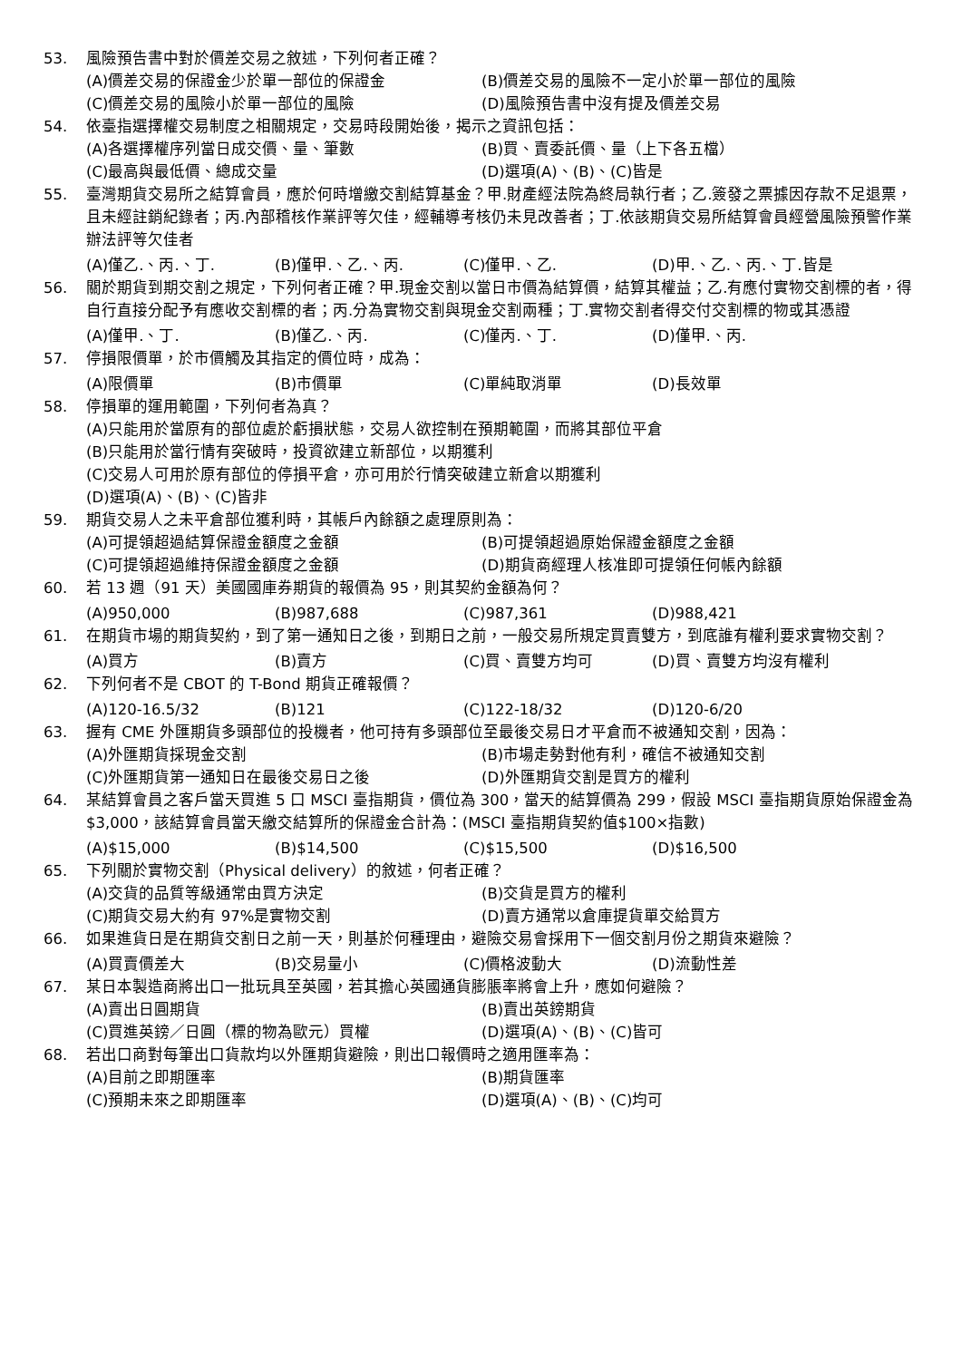53. 風險預告書中對於價差交易之敘述，下列何者正確？
(A)價差交易的保證金少於單一部位的保證金
(B)價差交易的風險不一定小於單一部位的風險
(C)價差交易的風險小於單一部位的風險
(D)風險預告書中沒有提及價差交易
54. 依臺指選擇權交易制度之相關規定，交易時段開始後，揭示之資訊包括：
(A)各選擇權序列當日成交價、量、筆數
(B)買、賣委託價、量（上下各五檔）
(C)最高與最低價、總成交量
(D)選項(A)、(B)、(C)皆是
55. 臺灣期貨交易所之結算會員，應於何時增繳交割結算基金？甲.財產經法院為終局執行者；乙.簽發之票據因存款不足退票，且未經註銷紀錄者；丙.內部稽核作業評等欠佳，經輔導考核仍未見改善者；丁.依該期貨交易所結算會員經營風險預警作業辦法評等欠佳者
(A)僅乙.、丙.、丁.
(B)僅甲.、乙.、丙.
(C)僅甲.、乙.
(D)甲.、乙.、丙.、丁.皆是
56. 關於期貨到期交割之規定，下列何者正確？甲.現金交割以當日市價為結算價，結算其權益；乙.有應付實物交割標的者，得自行直接分配予有應收交割標的者；丙.分為實物交割與現金交割兩種；丁.實物交割者得交付交割標的物或其憑證
(A)僅甲.、丁.
(B)僅乙.、丙.
(C)僅丙.、丁.
(D)僅甲.、丙.
57. 停損限價單，於市價觸及其指定的價位時，成為：
(A)限價單
(B)市價單
(C)單純取消單
(D)長效單
58. 停損單的運用範圍，下列何者為真？
(A)只能用於當原有的部位處於虧損狀態，交易人欲控制在預期範圍，而將其部位平倉
(B)只能用於當行情有突破時，投資欲建立新部位，以期獲利
(C)交易人可用於原有部位的停損平倉，亦可用於行情突破建立新倉以期獲利
(D)選項(A)、(B)、(C)皆非
59. 期貨交易人之未平倉部位獲利時，其帳戶內餘額之處理原則為：
(A)可提領超過結算保證金額度之金額
(B)可提領超過原始保證金額度之金額
(C)可提領超過維持保證金額度之金額
(D)期貨商經理人核准即可提領任何帳內餘額
60. 若 13 週（91 天）美國國庫券期貨的報價為 95，則其契約金額為何？
(A)950,000
(B)987,688
(C)987,361
(D)988,421
61. 在期貨市場的期貨契約，到了第一通知日之後，到期日之前，一般交易所規定買賣雙方，到底誰有權利要求實物交割？
(A)買方
(B)賣方
(C)買、賣雙方均可
(D)買、賣雙方均沒有權利
62. 下列何者不是 CBOT 的 T-Bond 期貨正確報價？
(A)120-16.5/32
(B)121
(C)122-18/32
(D)120-6/20
63. 握有 CME 外匯期貨多頭部位的投機者，他可持有多頭部位至最後交易日才平倉而不被通知交割，因為：
(A)外匯期貨採現金交割
(B)市場走勢對他有利，確信不被通知交割
(C)外匯期貨第一通知日在最後交易日之後
(D)外匯期貨交割是買方的權利
64. 某結算會員之客戶當天買進 5 口 MSCI 臺指期貨，價位為 300，當天的結算價為 299，假設 MSCI 臺指期貨原始保證金為$3,000，該結算會員當天繳交結算所的保證金合計為：(MSCI 臺指期貨契約值$100×指數)
(A)$15,000
(B)$14,500
(C)$15,500
(D)$16,500
65. 下列關於實物交割（Physical delivery）的敘述，何者正確？
(A)交貨的品質等級通常由買方決定
(B)交貨是買方的權利
(C)期貨交易大約有 97%是實物交割
(D)賣方通常以倉庫提貨單交給買方
66. 如果進貨日是在期貨交割日之前一天，則基於何種理由，避險交易會採用下一個交割月份之期貨來避險？
(A)買賣價差大
(B)交易量小
(C)價格波動大
(D)流動性差
67. 某日本製造商將出口一批玩具至英國，若其擔心英國通貨膨脹率將會上升，應如何避險？
(A)賣出日圓期貨
(B)賣出英鎊期貨
(C)買進英鎊／日圓（標的物為歐元）買權
(D)選項(A)、(B)、(C)皆可
68. 若出口商對每筆出口貨款均以外匯期貨避險，則出口報價時之適用匯率為：
(A)目前之即期匯率
(B)期貨匯率
(C)預期未來之即期匯率
(D)選項(A)、(B)、(C)均可